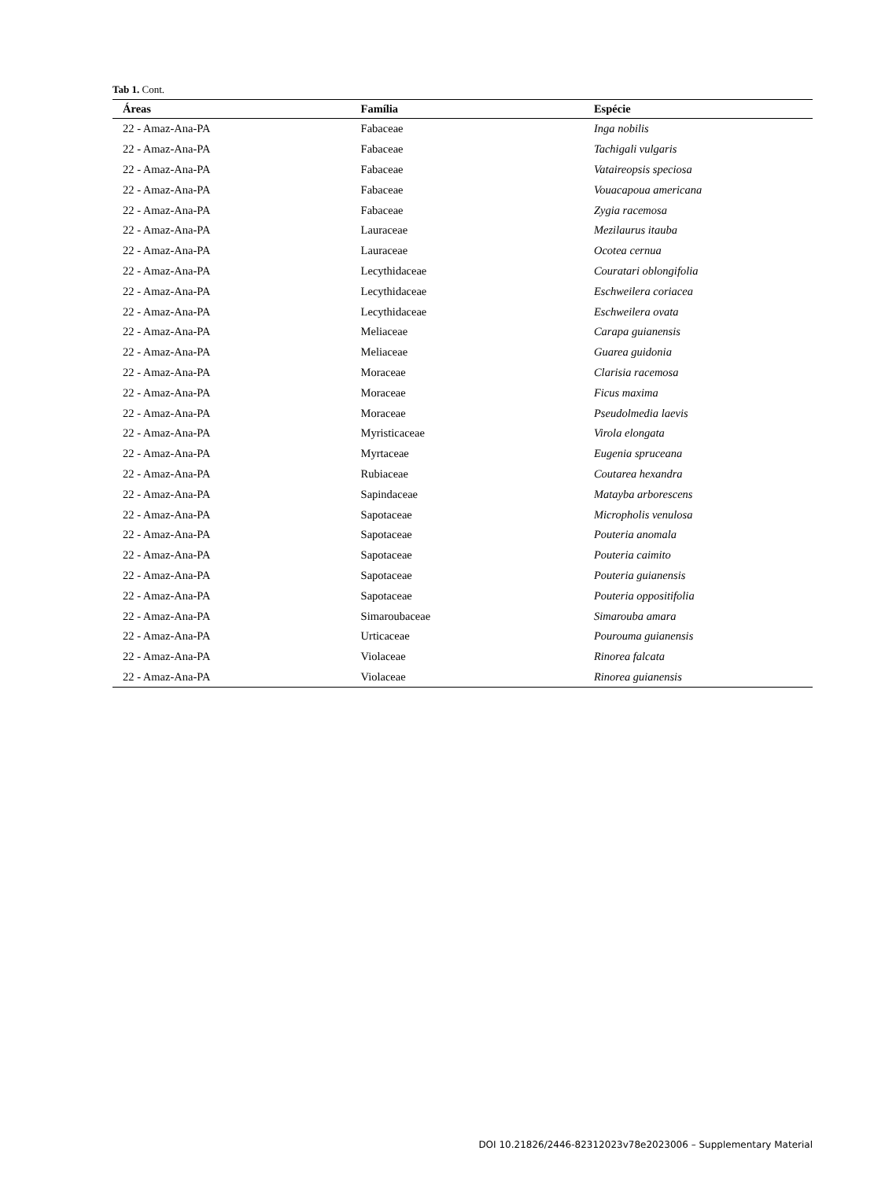Tab 1. Cont.
| Áreas | Família | Espécie |
| --- | --- | --- |
| 22 - Amaz-Ana-PA | Fabaceae | Inga nobilis |
| 22 - Amaz-Ana-PA | Fabaceae | Tachigali vulgaris |
| 22 - Amaz-Ana-PA | Fabaceae | Vataireopsis speciosa |
| 22 - Amaz-Ana-PA | Fabaceae | Vouacapoua americana |
| 22 - Amaz-Ana-PA | Fabaceae | Zygia racemosa |
| 22 - Amaz-Ana-PA | Lauraceae | Mezilaurus itauba |
| 22 - Amaz-Ana-PA | Lauraceae | Ocotea cernua |
| 22 - Amaz-Ana-PA | Lecythidaceae | Couratari oblongifolia |
| 22 - Amaz-Ana-PA | Lecythidaceae | Eschweilera coriacea |
| 22 - Amaz-Ana-PA | Lecythidaceae | Eschweilera ovata |
| 22 - Amaz-Ana-PA | Meliaceae | Carapa guianensis |
| 22 - Amaz-Ana-PA | Meliaceae | Guarea guidonia |
| 22 - Amaz-Ana-PA | Moraceae | Clarisia racemosa |
| 22 - Amaz-Ana-PA | Moraceae | Ficus maxima |
| 22 - Amaz-Ana-PA | Moraceae | Pseudolmedia laevis |
| 22 - Amaz-Ana-PA | Myristicaceae | Virola elongata |
| 22 - Amaz-Ana-PA | Myrtaceae | Eugenia spruceana |
| 22 - Amaz-Ana-PA | Rubiaceae | Coutarea hexandra |
| 22 - Amaz-Ana-PA | Sapindaceae | Matayba arborescens |
| 22 - Amaz-Ana-PA | Sapotaceae | Micropholis venulosa |
| 22 - Amaz-Ana-PA | Sapotaceae | Pouteria anomala |
| 22 - Amaz-Ana-PA | Sapotaceae | Pouteria caimito |
| 22 - Amaz-Ana-PA | Sapotaceae | Pouteria guianensis |
| 22 - Amaz-Ana-PA | Sapotaceae | Pouteria oppositifolia |
| 22 - Amaz-Ana-PA | Simaroubaceae | Simarouba amara |
| 22 - Amaz-Ana-PA | Urticaceae | Pourouma guianensis |
| 22 - Amaz-Ana-PA | Violaceae | Rinorea falcata |
| 22 - Amaz-Ana-PA | Violaceae | Rinorea guianensis |
DOI 10.21826/2446-82312023v78e2023006 – Supplementary Material